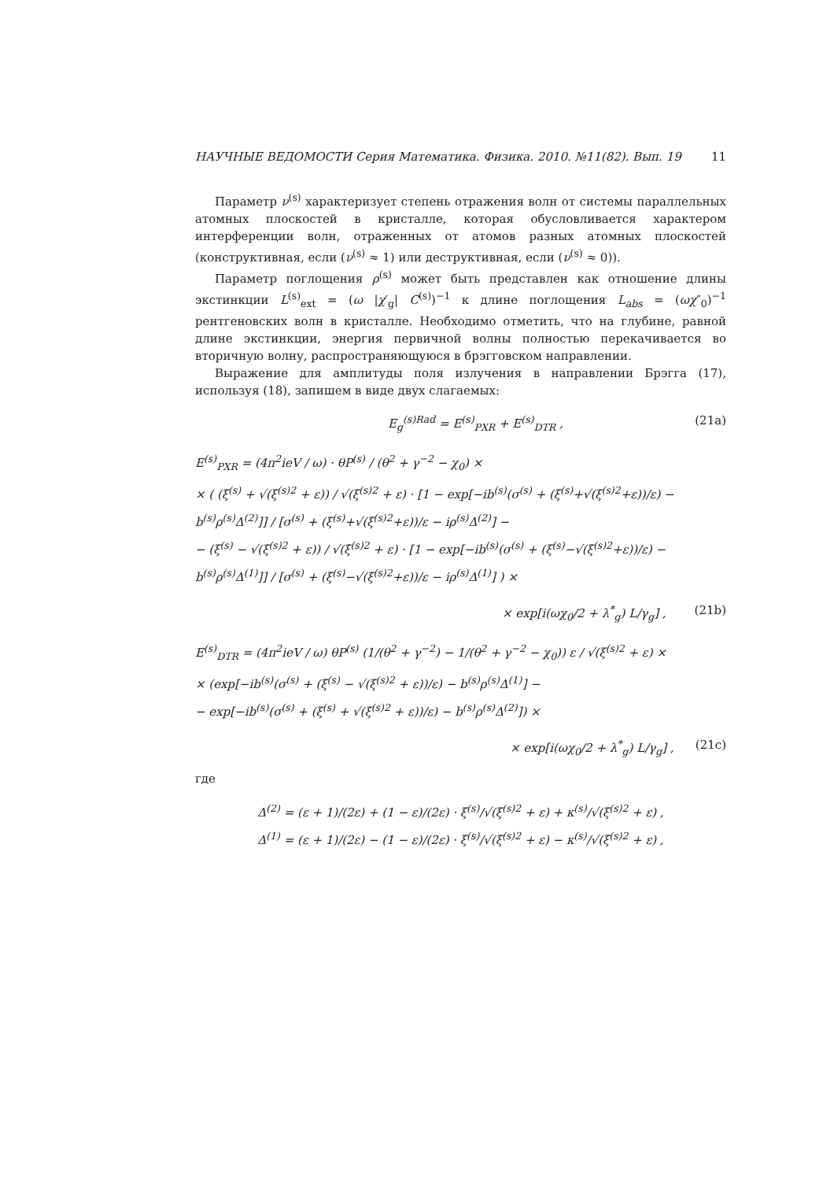НАУЧНЫЕ ВЕДОМОСТИ Серия Математика. Физика. 2010. №11(82). Вып. 19 11
Параметр ν<sup>(s)</sup> характеризует степень отражения волн от системы параллельных атомных плоскостей в кристалле, которая обусловливается характером интерференции волн, отраженных от атомов разных атомных плоскостей (конструктивная, если (ν<sup>(s)</sup> ≈ 1) или деструктивная, если (ν<sup>(s)</sup> ≈ 0)).
Параметр поглощения ρ<sup>(s)</sup> может быть представлен как отношение длины экстинкции L<sup>(s)</sup><sub>ext</sub> = (ω |χ′<sub>g</sub>| C<sup>(s)</sup>)<sup>−1</sup> к длине поглощения L<sub>abs</sub> = (ωχ″<sub>0</sub>)<sup>−1</sup> рентгеновских волн в кристалле. Необходимо отметить, что на глубине, равной длине экстинкции, энергия первичной волны полностью перекачивается во вторичную волну, распространяющуюся в брэгговском направлении.
Выражение для амплитуды поля излучения в направлении Брэгга (17), используя (18), запишем в виде двух слагаемых:
E<sub>g</sub><sup>(s)Rad</sup> = E<sup>(s)</sup><sub>PXR</sub> + E<sup>(s)</sup><sub>DTR</sub> , (21a)
E<sup>(s)</sup><sub>PXR</sub> = (4π<sup>2</sup>ieV / ω) · θP<sup>(s)</sup> / (θ<sup>2</sup> + γ<sup>−2</sup> − χ<sub>0</sub>) ×
× ( (ξ<sup>(s)</sup> + √(ξ<sup>(s)2</sup> + ε)) / √(ξ<sup>(s)2</sup> + ε) · [1 − exp[−ib<sup>(s)</sup>(σ<sup>(s)</sup> + (ξ<sup>(s)</sup>+√(ξ<sup>(s)2</sup>+ε))/ε) − b<sup>(s)</sup>ρ<sup>(s)</sup>Δ<sup>(2)</sup>]] / [σ<sup>(s)</sup> + (ξ<sup>(s)</sup>+√(ξ<sup>(s)2</sup>+ε))/ε − iρ<sup>(s)</sup>Δ<sup>(2)</sup>] −
− (ξ<sup>(s)</sup> − √(ξ<sup>(s)2</sup> + ε)) / √(ξ<sup>(s)2</sup> + ε) · [1 − exp[−ib<sup>(s)</sup>(σ<sup>(s)</sup> + (ξ<sup>(s)</sup>−√(ξ<sup>(s)2</sup>+ε))/ε) − b<sup>(s)</sup>ρ<sup>(s)</sup>Δ<sup>(1)</sup>]] / [σ<sup>(s)</sup> + (ξ<sup>(s)</sup>−√(ξ<sup>(s)2</sup>+ε))/ε − iρ<sup>(s)</sup>Δ<sup>(1)</sup>] ) ×
× exp[i(ωχ<sub>0</sub>/2 + λ<sup>*</sup><sub>g</sub>) L/γ<sub>g</sub>] , (21b)
E<sup>(s)</sup><sub>DTR</sub> = (4π<sup>2</sup>ieV / ω) θP<sup>(s)</sup> (1/(θ<sup>2</sup> + γ<sup>−2</sup>) − 1/(θ<sup>2</sup> + γ<sup>−2</sup> − χ<sub>0</sub>)) ε / √(ξ<sup>(s)2</sup> + ε) ×
× (exp[−ib<sup>(s)</sup>(σ<sup>(s)</sup> + (ξ<sup>(s)</sup> − √(ξ<sup>(s)2</sup> + ε))/ε) − b<sup>(s)</sup>ρ<sup>(s)</sup>Δ<sup>(1)</sup>] −
− exp[−ib<sup>(s)</sup>(σ<sup>(s)</sup> + (ξ<sup>(s)</sup> + √(ξ<sup>(s)2</sup> + ε))/ε) − b<sup>(s)</sup>ρ<sup>(s)</sup>Δ<sup>(2)</sup>]) ×
× exp[i(ωχ<sub>0</sub>/2 + λ<sup>*</sup><sub>g</sub>) L/γ<sub>g</sub>] , (21c)
где
Δ<sup>(2)</sup> = (ε + 1)/(2ε) + (1 − ε)/(2ε) · ξ<sup>(s)</sup>/√(ξ<sup>(s)2</sup> + ε) + κ<sup>(s)</sup>/√(ξ<sup>(s)2</sup> + ε) ,
Δ<sup>(1)</sup> = (ε + 1)/(2ε) − (1 − ε)/(2ε) · ξ<sup>(s)</sup>/√(ξ<sup>(s)2</sup> + ε) − κ<sup>(s)</sup>/√(ξ<sup>(s)2</sup> + ε) ,